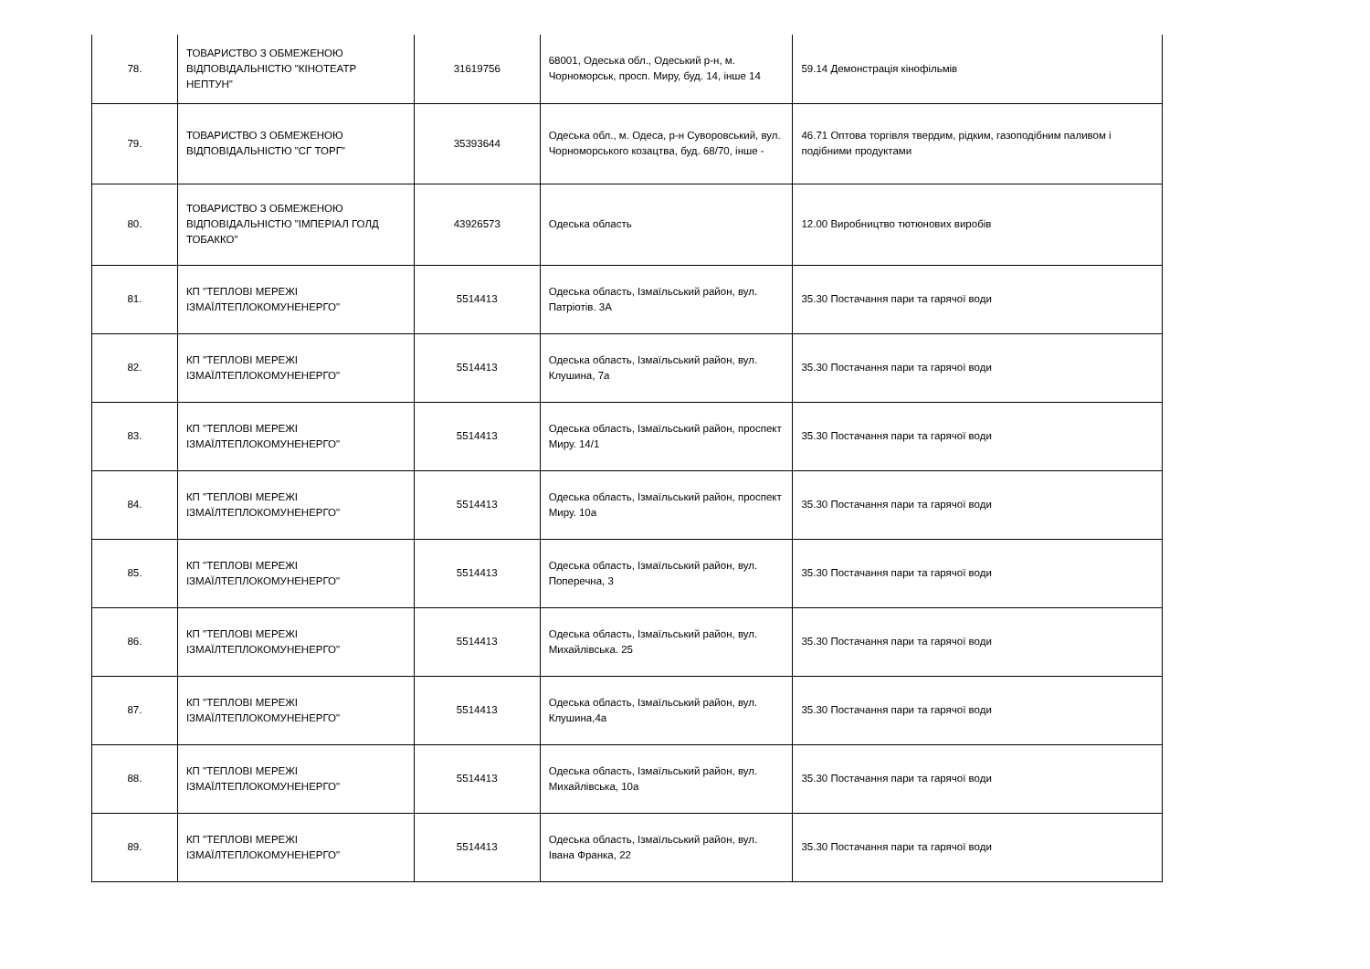| 78. | ТОВАРИСТВО З ОБМЕЖЕНОЮ ВІДПОВІДАЛЬНІСТЮ "КІНОТЕАТР НЕПТУН" | 31619756 | 68001, Одеська обл., Одеський р-н, м. Чорноморськ, просп. Миру, буд. 14, інше 14 | 59.14 Демонстрація кінофільмів |
| 79. | ТОВАРИСТВО З ОБМЕЖЕНОЮ ВІДПОВІДАЛЬНІСТЮ "СГ ТОРГ" | 35393644 | Одеська обл., м. Одеса, р-н Суворовський, вул. Чорноморського козацтва, буд. 68/70, інше - | 46.71 Оптова торгівля твердим, рідким, газоподібним паливом і подібними продуктами |
| 80. | ТОВАРИСТВО З ОБМЕЖЕНОЮ ВІДПОВІДАЛЬНІСТЮ "ІМПЕРІАЛ ГОЛД ТОБАККО" | 43926573 | Одеська область | 12.00 Виробництво тютюнових виробів |
| 81. | КП "ТЕПЛОВІ МЕРЕЖІ ІЗМАЇЛТЕПЛОКОМУНЕНЕРГО" | 5514413 | Одеська область, Ізмаїльський район, вул. Патріотів. 3А | 35.30 Постачання пари та гарячої води |
| 82. | КП "ТЕПЛОВІ МЕРЕЖІ ІЗМАЇЛТЕПЛОКОМУНЕНЕРГО" | 5514413 | Одеська область, Ізмаїльський район, вул. Клушина, 7а | 35.30 Постачання пари та гарячої води |
| 83. | КП "ТЕПЛОВІ МЕРЕЖІ ІЗМАЇЛТЕПЛОКОМУНЕНЕРГО" | 5514413 | Одеська область, Ізмаїльський район, проспект Миру. 14/1 | 35.30 Постачання пари та гарячої води |
| 84. | КП "ТЕПЛОВІ МЕРЕЖІ ІЗМАЇЛТЕПЛОКОМУНЕНЕРГО" | 5514413 | Одеська область, Ізмаїльський район, проспект Миру. 10а | 35.30 Постачання пари та гарячої води |
| 85. | КП "ТЕПЛОВІ МЕРЕЖІ ІЗМАЇЛТЕПЛОКОМУНЕНЕРГО" | 5514413 | Одеська область, Ізмаїльський район, вул. Поперечна, 3 | 35.30 Постачання пари та гарячої води |
| 86. | КП "ТЕПЛОВІ МЕРЕЖІ ІЗМАЇЛТЕПЛОКОМУНЕНЕРГО" | 5514413 | Одеська область, Ізмаїльський район, вул. Михайлівська. 25 | 35.30 Постачання пари та гарячої води |
| 87. | КП "ТЕПЛОВІ МЕРЕЖІ ІЗМАЇЛТЕПЛОКОМУНЕНЕРГО" | 5514413 | Одеська область, Ізмаїльський район, вул. Клушина,4а | 35.30 Постачання пари та гарячої води |
| 88. | КП "ТЕПЛОВІ МЕРЕЖІ ІЗМАЇЛТЕПЛОКОМУНЕНЕРГО" | 5514413 | Одеська область, Ізмаїльський район, вул. Михайлівська, 10а | 35.30 Постачання пари та гарячої води |
| 89. | КП "ТЕПЛОВІ МЕРЕЖІ ІЗМАЇЛТЕПЛОКОМУНЕНЕРГО" | 5514413 | Одеська область, Ізмаїльський район, вул. Івана Франка, 22 | 35.30 Постачання пари та гарячої води |